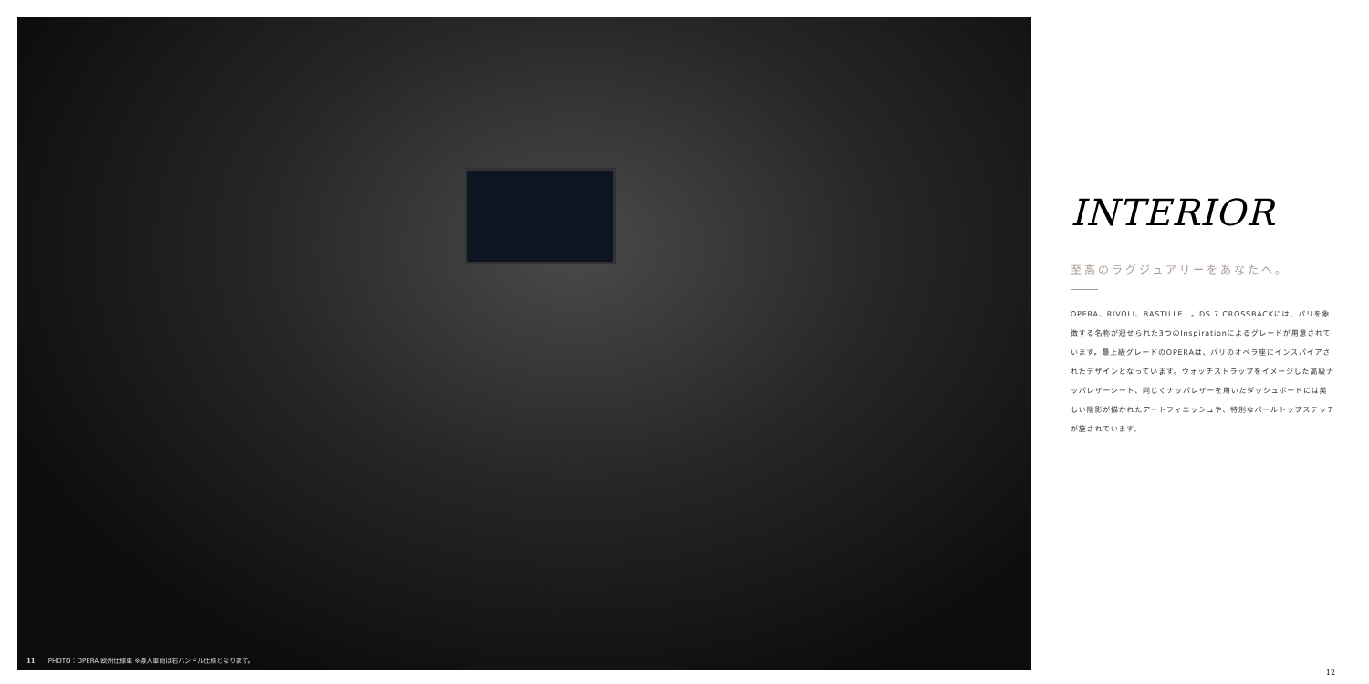11 PHOTO：OPERA 欧州仕様車 ※導入車両は右ハンドル仕様となります。
INTERIOR
至高のラグジュアリーをあなたへ。
OPERA、RIVOLI、BASTILLE…。DS 7 CROSSBACKには、パリを象徴する名称が冠せられた3つのInspirationによるグレードが用意されています。最上級グレードのOPERAは、パリのオペラ座にインスパイアされたデザインとなっています。ウォッチストラップをイメージした高級ナッパレザーシート、同じくナッパレザーを用いたダッシュボードには美しい陰影が描かれたアートフィニッシュや、特別なパールトップステッチが施されています。
12